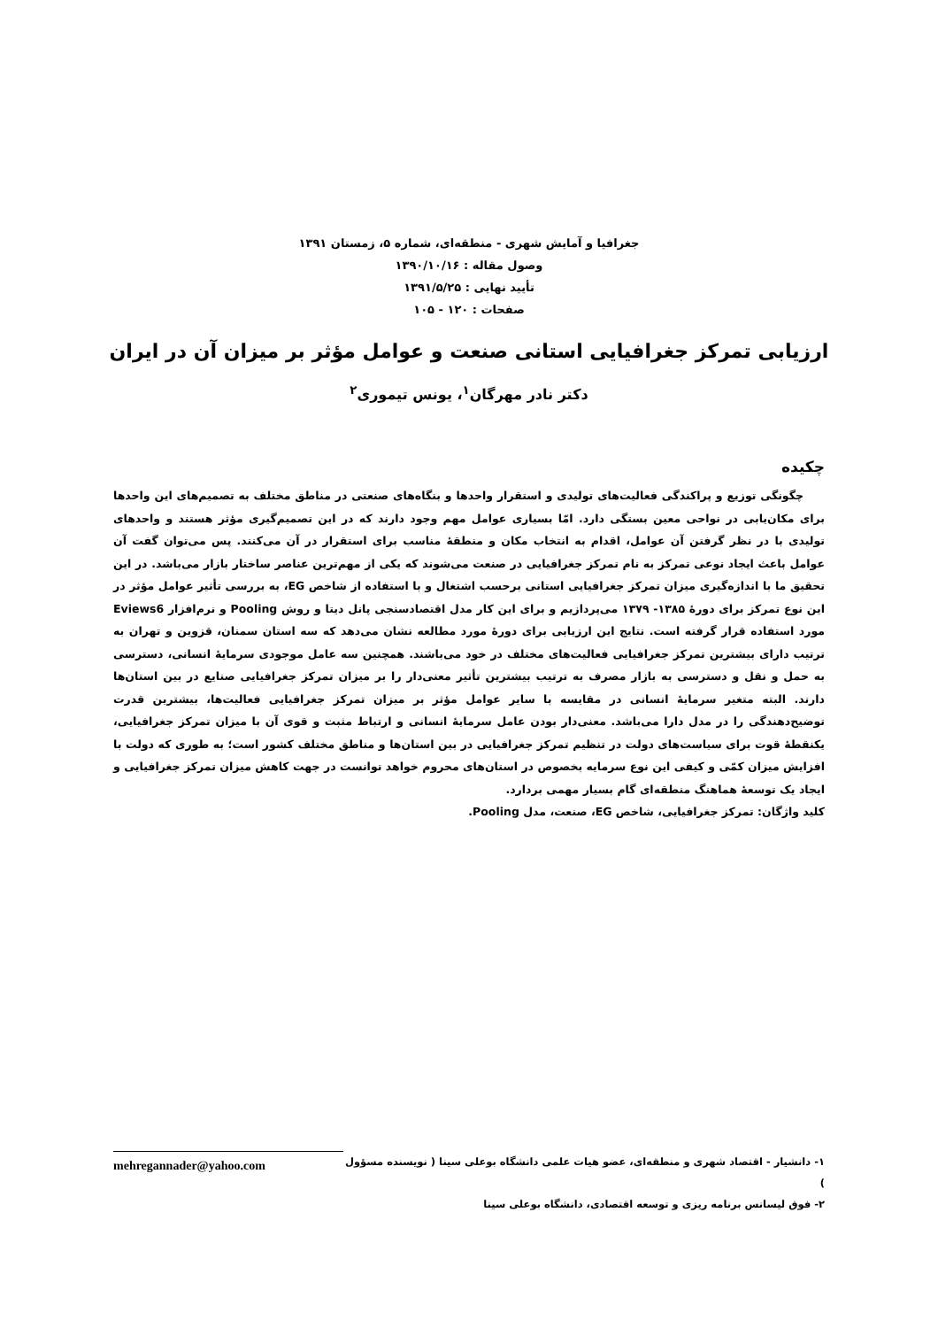جغرافیا و آمایش شهری - منطقه‌ای، شماره ۵، زمستان ۱۳۹۱
وصول مقاله : ۱۳۹۰/۱۰/۱۶
تأیید نهایی : ۱۳۹۱/۵/۲۵
صفحات : ۱۲۰ - ۱۰۵
ارزیابی تمرکز جغرافیایی استانی صنعت و عوامل مؤثر بر میزان آن در ایران
دکتر نادر مهرگان<sup>۱</sup>، یونس تیموری<sup>۲</sup>
چکیده
چگونگی توزیع و پراکندگی فعالیت‌های تولیدی و استقرار واحدها و بنگاه‌های صنعتی در مناطق مختلف به تصمیم‌های این واحدها برای مکان‌یابی در نواحی معین بستگی دارد. امّا بسیاری عوامل مهم وجود دارند که در این تصمیم‌گیری مؤثر هستند و واحدهای تولیدی با در نظر گرفتن آن عوامل، اقدام به انتخاب مکان و منطقهٔ مناسب برای استقرار در آن می‌کنند. پس می‌توان گفت آن عوامل باعث ایجاد نوعی تمرکز به نام تمرکز جغرافیایی در صنعت می‌شوند که یکی از مهم‌ترین عناصر ساختار بازار می‌باشد. در این تحقیق ما با اندازه‌گیری میزان تمرکز جغرافیایی استانی برحسب اشتغال و با استفاده از شاخص EG، به بررسی تأثیر عوامل مؤثر در این نوع تمرکز برای دورهٔ ۱۳۸۵- ۱۳۷۹ می‌پردازیم و برای این کار مدل اقتصادسنجی پانل دیتا و روش Pooling و نرم‌افزار Eviews6 مورد استفاده قرار گرفته است. نتایج این ارزیابی برای دورهٔ مورد مطالعه نشان می‌دهد که سه استان سمنان، قزوین و تهران به ترتیب دارای بیشترین تمرکز جغرافیایی فعالیت‌های مختلف در خود می‌باشند. همچنین سه عامل موجودی سرمایهٔ انسانی، دسترسی به حمل و نقل و دسترسی به بازار مصرف به ترتیب بیشترین تأثیر معنی‌دار را بر میزان تمرکز جغرافیایی صنایع در بین استان‌ها دارند. البته متغیر سرمایهٔ انسانی در مقایسه با سایر عوامل مؤثر بر میزان تمرکز جغرافیایی فعالیت‌ها، بیشترین قدرت توضیح‌دهندگی را در مدل دارا می‌باشد. معنی‌دار بودن عامل سرمایهٔ انسانی و ارتباط مثبت و قوی آن با میزان تمرکز جغرافیایی، یکنقطهٔ قوت برای سیاست‌های دولت در تنظیم تمرکز جغرافیایی در بین استان‌ها و مناطق مختلف کشور است؛ به طوری که دولت با افزایش میزان کمّی و کیفی این نوع سرمایه بخصوص در استان‌های محروم خواهد توانست در جهت کاهش میزان تمرکز جغرافیایی و ایجاد یک توسعهٔ هماهنگ منطقه‌ای گام بسیار مهمی بردارد.
کلید واژگان: تمرکز جغرافیایی، شاخص EG، صنعت، مدل Pooling.
۱- دانشیار - اقتصاد شهری و منطقه‌ای، عضو هیات علمی دانشگاه بوعلی سینا ( نویسنده مسؤول )
۲- فوق لیسانس برنامه ریزی و توسعه اقتصادی، دانشگاه بوعلی سینا
mehregannader@yahoo.com